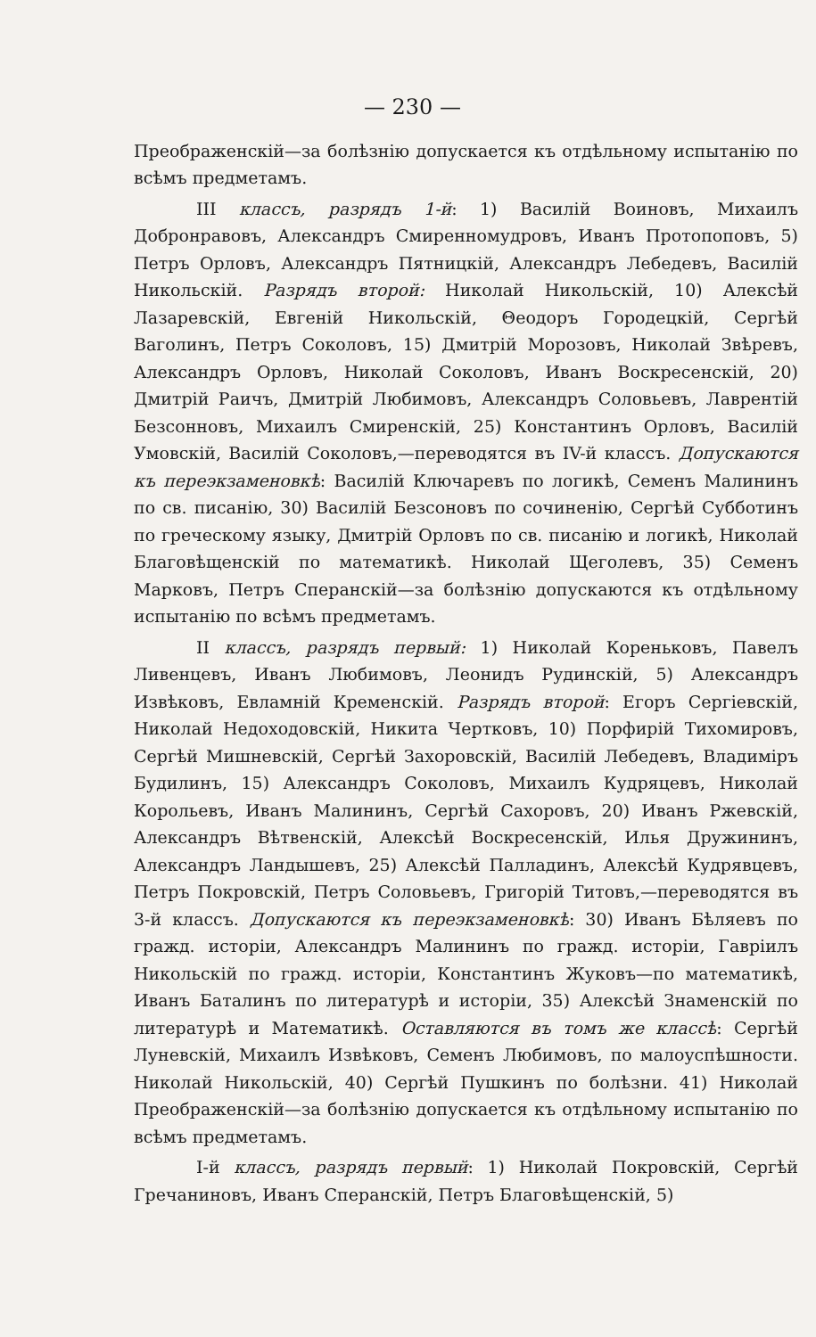— 230 —
Преображенскій—за болѣзнію допускается къ отдѣльному испытанію по всѣмъ предметамъ.
III классъ, разрядъ 1-й: 1) Василій Воиновъ, Михаилъ Добронравовъ, Александръ Смиренномудровъ, Иванъ Протопоповъ, 5) Петръ Орловъ, Александръ Пятницкій, Александръ Лебедевъ, Василій Никольскій. Разрядъ второй: Николай Никольскій, 10) Алексѣй Лазаревскій, Евгеній Никольскій, Θеодоръ Городецкій, Сергѣй Ваголинъ, Петръ Соколовъ, 15) Дмитрій Морозовъ, Николай Звѣревъ, Александръ Орловъ, Николай Соколовъ, Иванъ Воскресенскій, 20) Дмитрій Раичъ, Дмитрій Любимовъ, Александръ Соловьевъ, Лаврентій Безсонновъ, Михаилъ Смирен­скій, 25) Константинъ Орловъ, Василій Умовскій, Василій Соколовъ,—переводятся въ IV-й классъ. Допускаются къ переэкзаменовкѣ: Василій Ключаревъ по логикѣ, Семенъ Малининъ по св. писанію, 30) Василій Безсоновъ по сочиненію, Сергѣй Субботинъ по греческому языку, Дмитрій Орловъ по св. писанію и логикѣ, Николай Благовѣщенскій по математикѣ. Николай Щеголевъ, 35) Семенъ Марковъ, Петръ Сперанскій—за болѣзнію допускаются къ отдѣльному испытанію по всѣмъ предметамъ.
II классъ, разрядъ первый: 1) Николай Кореньковъ, Павелъ Ливенцевъ, Иванъ Любимовъ, Леонидъ Рудинскій, 5) Александръ Извѣковъ, Евламній Кременскій. Разрядъ второй: Егоръ Сергіевскій, Николай Недоходовскій, Никита Чертковъ, 10) Порфирій Тихомировъ, Сергѣй Мишневскій, Сергѣй Захоровскій, Василій Лебедевъ, Владиміръ Будилинъ, 15) Александръ Соколовъ, Михаилъ Кудряцевъ, Николай Корольевъ, Иванъ Малининъ, Сергѣй Сахоровъ, 20) Иванъ Ржевскій, Александръ Вѣтвенскій, Алексѣй Воскресенскій, Илья Дружининъ, Александръ Ландышевъ, 25) Алексѣй Палладинъ, Алексѣй Кудрявцевъ, Петръ Покровскій, Петръ Соловьевъ, Григорій Титовъ,—переводятся въ 3-й классъ. Допускаются къ переэкзаменовкѣ: 30) Иванъ Бѣляевъ по гражд. исторіи, Александръ Малининъ по гражд. исторіи, Гавріилъ Никольскій по гражд. исторіи, Константинъ Жуковъ—по математикѣ, Иванъ Баталинъ по литературѣ и исторіи, 35) Алексѣй Знаменскій по литературѣ и Математикѣ. Оставляются въ томъ же классѣ: Сергѣй Луневскій, Михаилъ Извѣковъ, Семенъ Любимовъ, по малоуспѣшности. Николай Никольскій, 40) Сергѣй Пушкинъ по болѣзни. 41) Николай Преображенскій—за болѣзнію допускается къ отдѣльному испытанію по всѣмъ предметамъ.
I-й классъ, разрядъ первый: 1) Николай Покровскій, Сергѣй Гречаниновъ, Иванъ Сперанскій, Петръ Благовѣщенскій, 5)